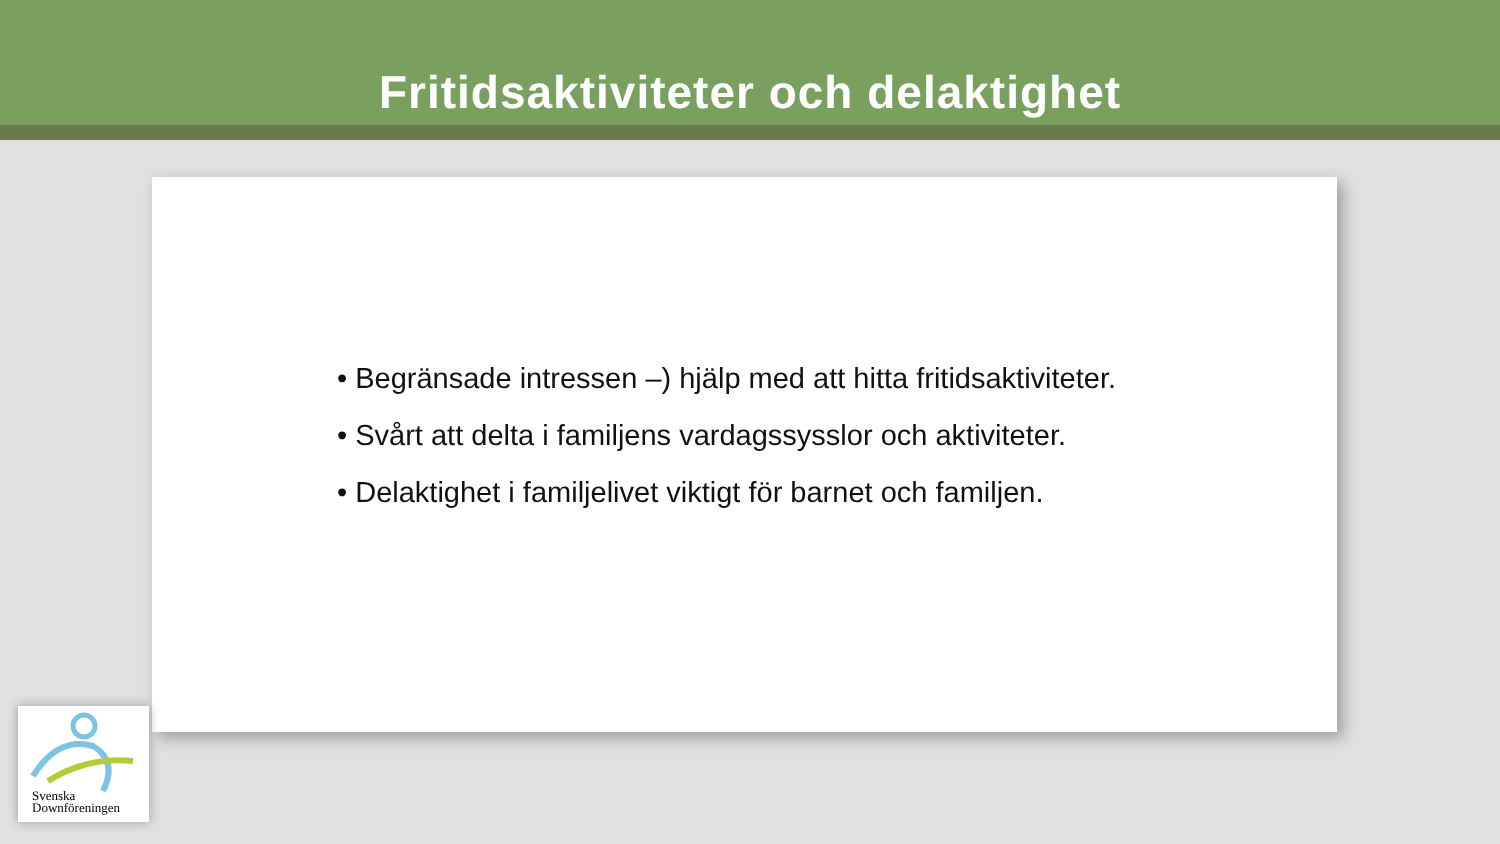Fritidsaktiviteter och delaktighet
• Begränsade intressen –) hjälp med att hitta fritidsaktiviteter.
• Svårt att delta i familjens vardagssysslor och aktiviteter.
• Delaktighet i familjelivet viktigt för barnet och familjen.
Svenska
Downföreningen